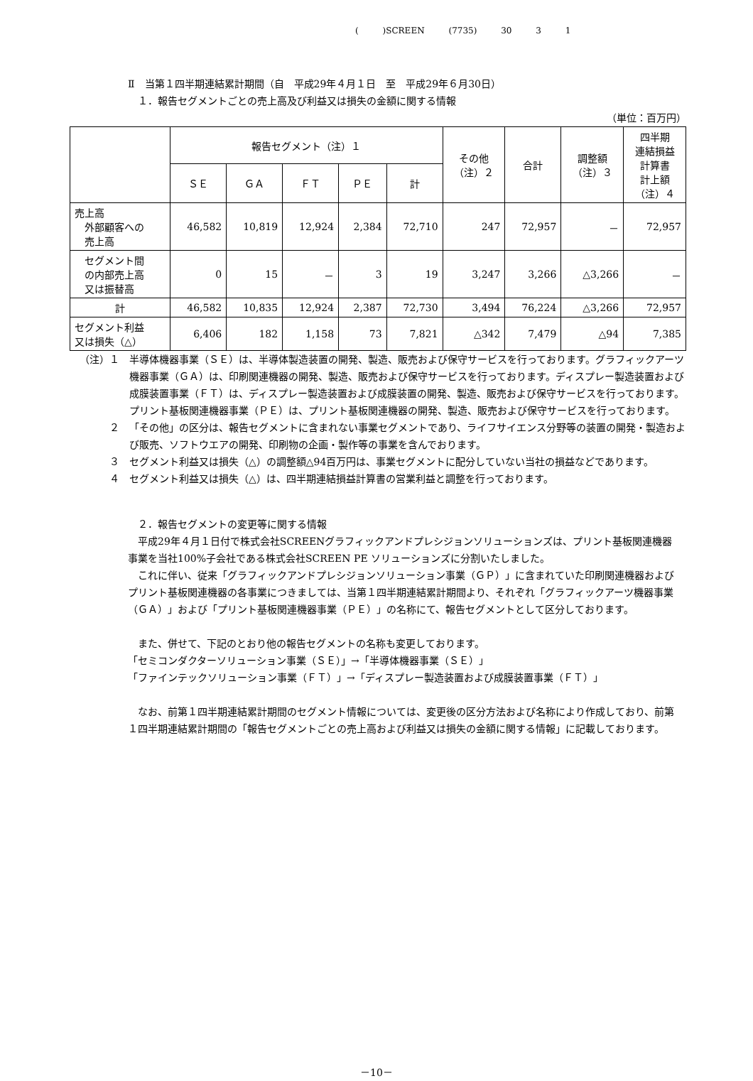( )SCREEN (7735) 30 3 1
Ⅱ　当第１四半期連結累計期間（自　平成29年４月１日　至　平成29年６月30日）
１．報告セグメントごとの売上高及び利益又は損失の金額に関する情報
（単位：百万円）
| | 報告セグメント（注）１ | | | | | その他 （注）２ | 合計 | 調整額 （注）３ | 四半期 連結損益 計算書 計上額 （注）４ |
| --- | --- | --- | --- | --- | --- | --- | --- | --- | --- |
| | ＳＥ | ＧＡ | ＦＴ | ＰＥ | 計 | | | | |
| 売上高 外部顧客への 売上高 | 46,582 | 10,819 | 12,924 | 2,384 | 72,710 | 247 | 72,957 | － | 72,957 |
| セグメント間 の内部売上高 又は振替高 | 0 | 15 | － | 3 | 19 | 3,247 | 3,266 | △3,266 | － |
| 計 | 46,582 | 10,835 | 12,924 | 2,387 | 72,730 | 3,494 | 76,224 | △3,266 | 72,957 |
| セグメント利益 又は損失（△） | 6,406 | 182 | 1,158 | 73 | 7,821 | △342 | 7,479 | △94 | 7,385 |
（注）１ 半導体機器事業（ＳＥ）は、半導体製造装置の開発、製造、販売および保守サービスを行っております。グラフィックアーツ機器事業（ＧＡ）は、印刷関連機器の開発、製造、販売および保守サービスを行っております。ディスプレー製造装置および成膜装置事業（ＦＴ）は、ディスプレー製造装置および成膜装置の開発、製造、販売および保守サービスを行っております。プリント基板関連機器事業（ＰＥ）は、プリント基板関連機器の開発、製造、販売および保守サービスを行っております。
２ 「その他」の区分は、報告セグメントに含まれない事業セグメントであり、ライフサイエンス分野等の装置の開発・製造および販売、ソフトウエアの開発、印刷物の企画・製作等の事業を含んでおります。
３ セグメント利益又は損失（△）の調整額△94百万円は、事業セグメントに配分していない当社の損益などであります。
４ セグメント利益又は損失（△）は、四半期連結損益計算書の営業利益と調整を行っております。
２．報告セグメントの変更等に関する情報
　平成29年４月１日付で株式会社SCREENグラフィックアンドプレシジョンソリューションズは、プリント基板関連機器事業を当社100%子会社である株式会社SCREEN PE ソリューションズに分割いたしました。
　これに伴い、従来「グラフィックアンドプレシジョンソリューション事業（ＧＰ）」に含まれていた印刷関連機器およびプリント基板関連機器の各事業につきましては、当第１四半期連結累計期間より、それぞれ「グラフィックアーツ機器事業（ＧＡ）」および「プリント基板関連機器事業（ＰＥ）」の名称にて、報告セグメントとして区分しております。
　また、併せて、下記のとおり他の報告セグメントの名称も変更しております。
「セミコンダクターソリューション事業（ＳＥ）」→「半導体機器事業（ＳＥ）」
「ファインテックソリューション事業（ＦＴ）」→「ディスプレー製造装置および成膜装置事業（ＦＴ）」
　なお、前第１四半期連結累計期間のセグメント情報については、変更後の区分方法および名称により作成しており、前第１四半期連結累計期間の「報告セグメントごとの売上高および利益又は損失の金額に関する情報」に記載しております。
－10－